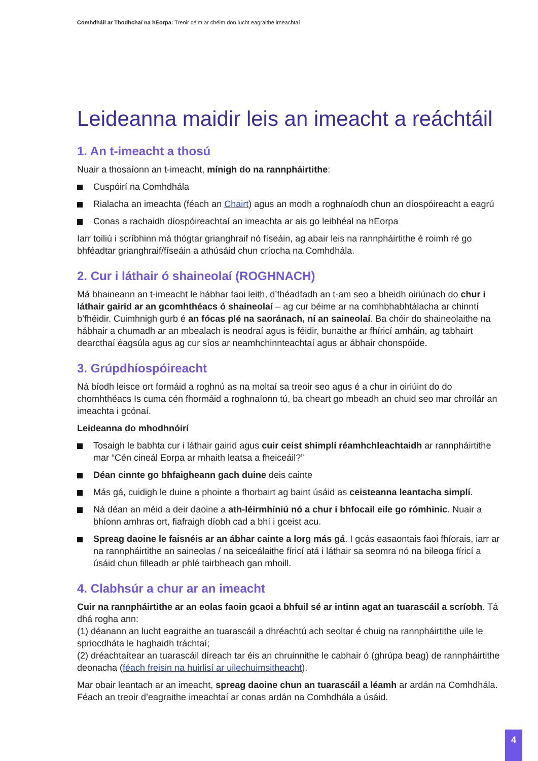Comhdháil ar Thodhchaí na hEorpa: Treoir céim ar chéim don lucht eagraithe imeachtaí
Leideanna maidir leis an imeacht a reáchtáil
1. An t-imeacht a thosú
Nuair a thosaíonn an t-imeacht, mínigh do na rannpháirtithe:
Cuspóirí na Comhdhála
Rialacha an imeachta (féach an Chairt) agus an modh a roghnaíodh chun an díospóireacht a eagrú
Conas a rachaidh díospóireachtaí an imeachta ar ais go leibhéal na hEorpa
Iarr toiliú i scríbhinn má thógtar grianghraif nó físeáin, ag abair leis na rannpháirtithe é roimh ré go bhféadtar grianghraif/físeáin a athúsáid chun críocha na Comhdhála.
2. Cur i láthair ó shaineolaí (ROGHNACH)
Má bhaineann an t-imeacht le hábhar faoi leith, d’fhéadfadh an t-am seo a bheidh oiriúnach do chur i láthair gairid ar an gcomhthéacs ó shaineolaí – ag cur béime ar na comhbhabhtálacha ar chinntí b’fhéidir. Cuimhnigh gurb é an fócas plé na saoránach, ní an saineolaí. Ba chóir do shaineolaithe na hábhair a chumadh ar an mbealach is neodraí agus is féidir, bunaithe ar fhíricí amháin, ag tabhairt dearcthaí éagsúla agus ag cur síos ar neamhchinnteachtaí agus ar ábhair chonspóide.
3. Grúpdhíospóireacht
Ná bíodh leisce ort formáid a roghnú as na moltaí sa treoir seo agus é a chur in oiriúint do do chomhthéacs Is cuma cén fhormáid a roghnaíonn tú, ba cheart go mbeadh an chuid seo mar chroílár an imeachta i gcónaí.
Leideanna do mhodhnóirí
Tosaigh le babhta cur i láthair gairid agus cuir ceist shimplí réamhchleachtaidh ar rannpháirtithe mar “Cén cineál Eorpa ar mhaith leatsa a fheiceáil?”
Déan cinnte go bhfaigheann gach duine deis cainte
Más gá, cuidigh le duine a phointe a fhorbairt ag baint úsáid as ceisteanna leantacha simplí.
Ná déan an méid a deir daoine a ath-léirmhíniú nó a chur i bhfocail eile go rómhinic. Nuair a bhíonn amhras ort, fiafraigh díobh cad a bhí i gceist acu.
Spreag daoine le faisnéis ar an ábhar cainte a lorg más gá. I gcás easaontais faoi fhíorais, iarr ar na rannpháirtithe an saineolas / na seiceálaithe fíricí atá i láthair sa seomra nó na bileoga fíricí a úsáid chun filleadh ar phlé tairbheach gan mhoill.
4. Clabhsúr a chur ar an imeacht
Cuir na rannpháirtithe ar an eolas faoin gcaoi a bhfuil sé ar intinn agat an tuarascáil a scríobh. Tá dhá rogha ann:
(1) déanann an lucht eagraithe an tuarascáil a dhréachtú ach seoltar é chuig na rannpháirtithe uile le spriocdháta le haghaidh tráchtaí;
(2) dréachtaítear an tuarascáil díreach tar éis an chruinnithe le cabhair ó (ghrúpa beag) de rannpháirtithe deonacha (féach freisin na huirlisí ar uilechuimsitheacht).
Mar obair leantach ar an imeacht, spreag daoine chun an tuarascáil a léamh ar ardán na Comhdhála. Féach an treoir d’eagraithe imeachtaí ar conas ardán na Comhdhála a úsáid.
4